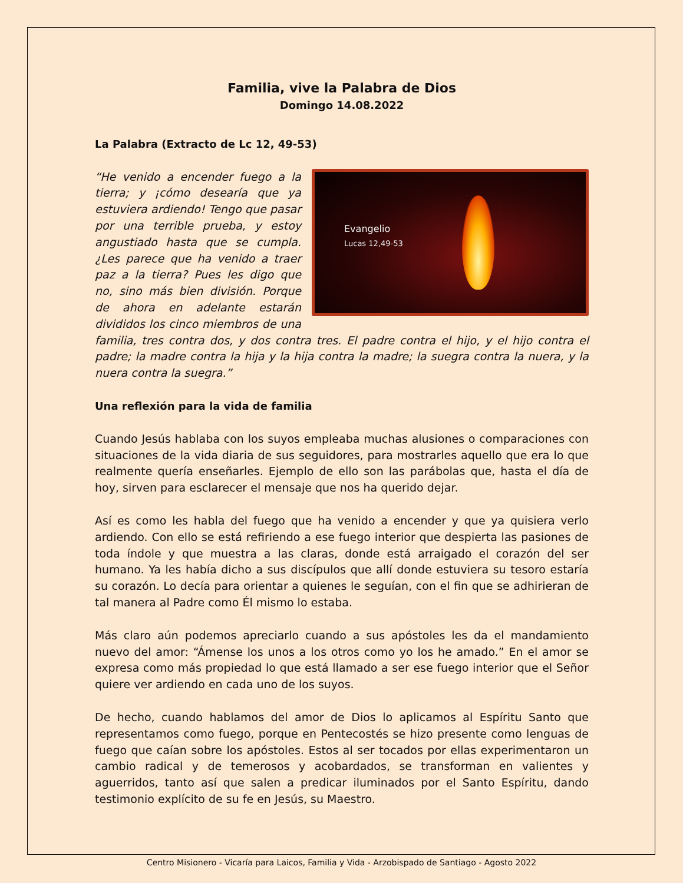Familia, vive la Palabra de Dios
Domingo 14.08.2022
La Palabra (Extracto de Lc 12, 49-53)
Evangelio
Lucas 12,49-53
“He venido a encender fuego a la tierra; y ¡cómo desearía que ya estuviera ardiendo! Tengo que pasar por una terrible prueba, y estoy angustiado hasta que se cumpla. ¿Les parece que ha venido a traer paz a la tierra? Pues les digo que no, sino más bien división. Porque de ahora en adelante estarán divididos los cinco miembros de una familia, tres contra dos, y dos contra tres. El padre contra el hijo, y el hijo contra el padre; la madre contra la hija y la hija contra la madre; la suegra contra la nuera, y la nuera contra la suegra.”
Una reflexión para la vida de familia
Cuando Jesús hablaba con los suyos empleaba muchas alusiones o comparaciones con situaciones de la vida diaria de sus seguidores, para mostrarles aquello que era lo que realmente quería enseñarles. Ejemplo de ello son las parábolas que, hasta el día de hoy, sirven para esclarecer el mensaje que nos ha querido dejar.
Así es como les habla del fuego que ha venido a encender y que ya quisiera verlo ardiendo. Con ello se está refiriendo a ese fuego interior que despierta las pasiones de toda índole y que muestra a las claras, donde está arraigado el corazón del ser humano. Ya les había dicho a sus discípulos que allí donde estuviera su tesoro estaría su corazón. Lo decía para orientar a quienes le seguían, con el fin que se adhirieran de tal manera al Padre como Él mismo lo estaba.
Más claro aún podemos apreciarlo cuando a sus apóstoles les da el mandamiento nuevo del amor: “Ámense los unos a los otros como yo los he amado.” En el amor se expresa como más propiedad lo que está llamado a ser ese fuego interior que el Señor quiere ver ardiendo en cada uno de los suyos.
De hecho, cuando hablamos del amor de Dios lo aplicamos al Espíritu Santo que representamos como fuego, porque en Pentecostés se hizo presente como lenguas de fuego que caían sobre los apóstoles. Estos al ser tocados por ellas experimentaron un cambio radical y de temerosos y acobardados, se transforman en valientes y aguerridos, tanto así que salen a predicar iluminados por el Santo Espíritu, dando testimonio explícito de su fe en Jesús, su Maestro.
Centro Misionero - Vicaría para Laicos, Familia y Vida - Arzobispado de Santiago - Agosto 2022